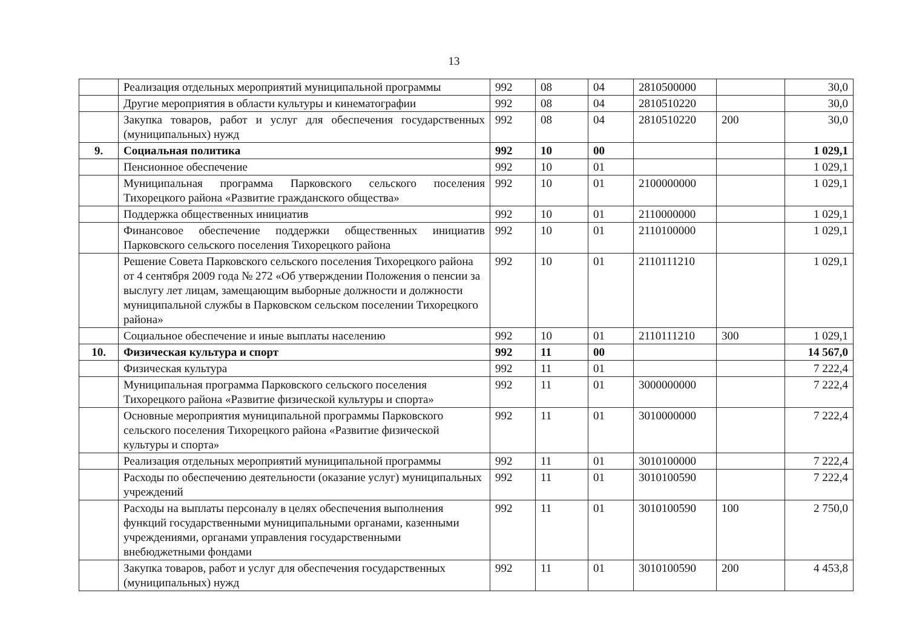13
| | Реализация отдельных мероприятий муниципальной программы | 992 | 08 | 04 | 2810500000 | | 30,0 |
| | Другие мероприятия в области культуры и кинематографии | 992 | 08 | 04 | 2810510220 | | 30,0 |
| | Закупка товаров, работ и услуг для обеспечения государственных (муниципальных) нужд | 992 | 08 | 04 | 2810510220 | 200 | 30,0 |
| 9. | Социальная политика | 992 | 10 | 00 | | | 1 029,1 |
| | Пенсионное обеспечение | 992 | 10 | 01 | | | 1 029,1 |
| | Муниципальная программа Парковского сельского поселения Тихорецкого района «Развитие гражданского общества» | 992 | 10 | 01 | 2100000000 | | 1 029,1 |
| | Поддержка общественных инициатив | 992 | 10 | 01 | 2110000000 | | 1 029,1 |
| | Финансовое обеспечение поддержки общественных инициатив Парковского сельского поселения Тихорецкого района | 992 | 10 | 01 | 2110100000 | | 1 029,1 |
| | Решение Совета Парковского сельского поселения Тихорецкого района от 4 сентября 2009 года № 272 «Об утверждении Положения о пенсии за выслугу лет лицам, замещающим выборные должности и должности муниципальной службы в Парковском сельском поселении Тихорецкого района» | 992 | 10 | 01 | 2110111210 | | 1 029,1 |
| | Социальное обеспечение и иные выплаты населению | 992 | 10 | 01 | 2110111210 | 300 | 1 029,1 |
| 10. | Физическая культура и спорт | 992 | 11 | 00 | | | 14 567,0 |
| | Физическая культура | 992 | 11 | 01 | | | 7 222,4 |
| | Муниципальная программа Парковского сельского поселения Тихорецкого района «Развитие физической культуры и спорта» | 992 | 11 | 01 | 3000000000 | | 7 222,4 |
| | Основные мероприятия муниципальной программы Парковского сельского поселения Тихорецкого района «Развитие физической культуры и спорта» | 992 | 11 | 01 | 3010000000 | | 7 222,4 |
| | Реализация отдельных мероприятий муниципальной программы | 992 | 11 | 01 | 3010100000 | | 7 222,4 |
| | Расходы по обеспечению деятельности (оказание услуг) муниципальных учреждений | 992 | 11 | 01 | 3010100590 | | 7 222,4 |
| | Расходы на выплаты персоналу в целях обеспечения выполнения функций государственными муниципальными органами, казенными учреждениями, органами управления государственными внебюджетными фондами | 992 | 11 | 01 | 3010100590 | 100 | 2 750,0 |
| | Закупка товаров, работ и услуг для обеспечения государственных (муниципальных) нужд | 992 | 11 | 01 | 3010100590 | 200 | 4 453,8 |